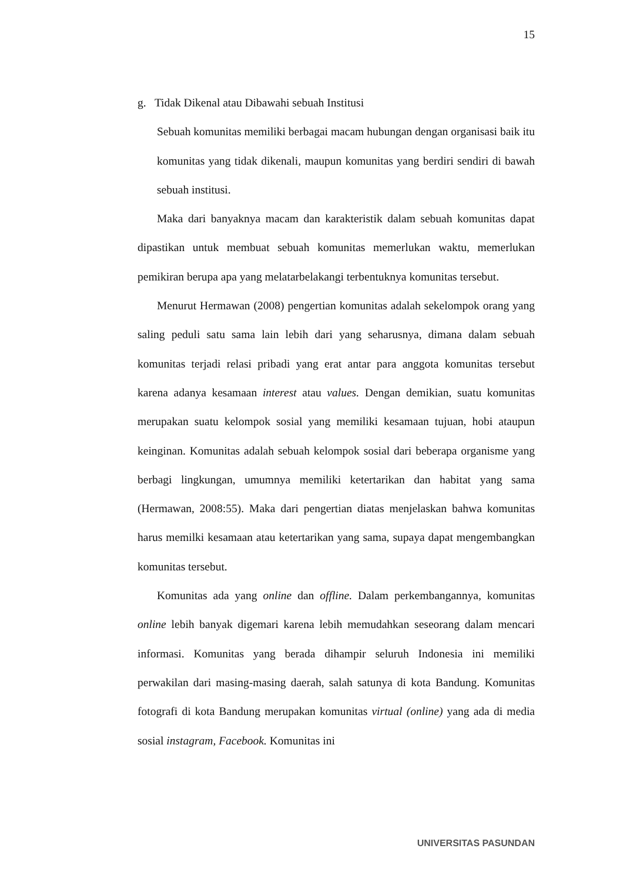15
g. Tidak Dikenal atau Dibawahi sebuah Institusi
Sebuah komunitas memiliki berbagai macam hubungan dengan organisasi baik itu komunitas yang tidak dikenali, maupun komunitas yang berdiri sendiri di bawah sebuah institusi.
Maka dari banyaknya macam dan karakteristik dalam sebuah komunitas dapat dipastikan untuk membuat sebuah komunitas memerlukan waktu, memerlukan pemikiran berupa apa yang melatarbelakangi terbentuknya komunitas tersebut.
Menurut Hermawan (2008) pengertian komunitas adalah sekelompok orang yang saling peduli satu sama lain lebih dari yang seharusnya, dimana dalam sebuah komunitas terjadi relasi pribadi yang erat antar para anggota komunitas tersebut karena adanya kesamaan interest atau values. Dengan demikian, suatu komunitas merupakan suatu kelompok sosial yang memiliki kesamaan tujuan, hobi ataupun keinginan. Komunitas adalah sebuah kelompok sosial dari beberapa organisme yang berbagi lingkungan, umumnya memiliki ketertarikan dan habitat yang sama (Hermawan, 2008:55). Maka dari pengertian diatas menjelaskan bahwa komunitas harus memilki kesamaan atau ketertarikan yang sama, supaya dapat mengembangkan komunitas tersebut.
Komunitas ada yang online dan offline. Dalam perkembangannya, komunitas online lebih banyak digemari karena lebih memudahkan seseorang dalam mencari informasi. Komunitas yang berada dihampir seluruh Indonesia ini memiliki perwakilan dari masing-masing daerah, salah satunya di kota Bandung. Komunitas fotografi di kota Bandung merupakan komunitas virtual (online) yang ada di media sosial instagram, Facebook. Komunitas ini
UNIVERSITAS PASUNDAN